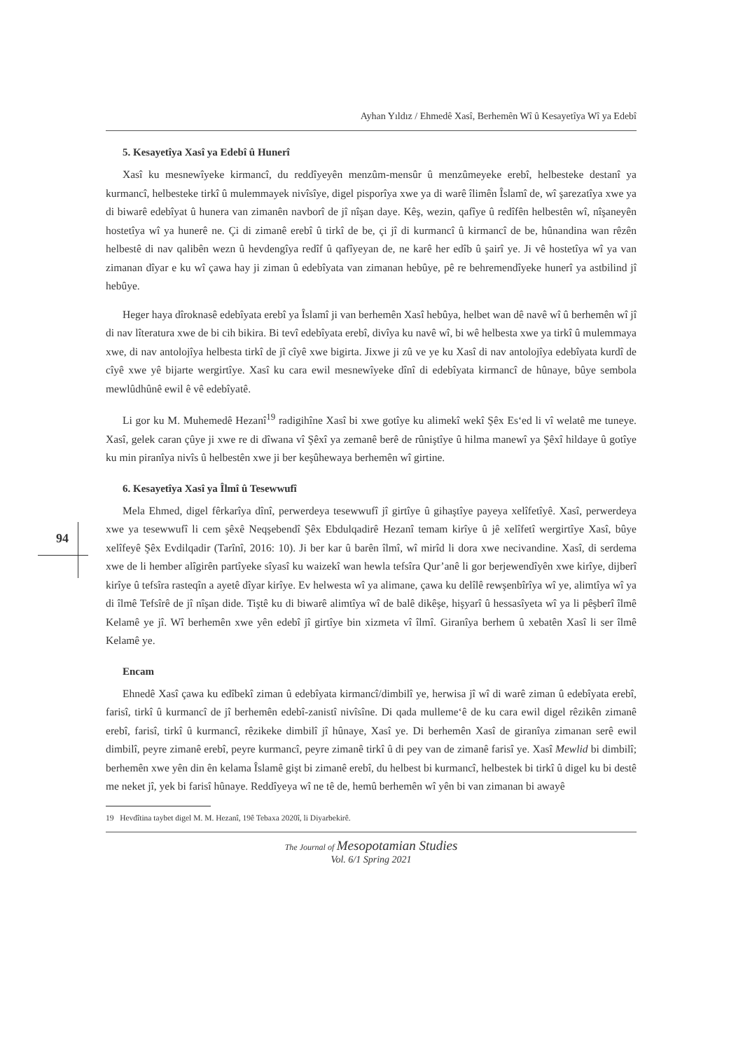94
Ayhan Yıldız / Ehmedê Xasî, Berhemên Wî û Kesayetîya Wî ya Edebî
5. Kesayetîya Xasî ya Edebî û Hunerî
Xasî ku mesnewîyeke kirmancî, du reddîyeyên menzûm-mensûr û menzûmeyeke erebî, helbesteke destanî ya kurmancî, helbesteke tirkî û mulemmayek nivîsîye, digel pisporîya xwe ya di warê îlimên Îslamî de, wî şarezatîya xwe ya di biwarê edebîyat û hunera van zimanên navborî de jî nîşan daye. Kêş, wezin, qafîye û redîfên helbestên wî, nîşaneyên hostetîya wî ya hunerê ne. Çi di zimanê erebî û tirkî de be, çi jî di kurmancî û kirmancî de be, hûnandina wan rêzên helbestê di nav qalibên wezn û hevdengîya redîf û qafîyeyan de, ne karê her edîb û şairî ye. Ji vê hostetîya wî ya van zimanan dîyar e ku wî çawa hay ji ziman û edebîyata van zimanan hebûye, pê re behremendîyeke hunerî ya astbilind jî hebûye.
Heger haya dîroknasê edebîyata erebî ya Îslamî ji van berhemên Xasî hebûya, helbet wan dê navê wî û berhemên wî jî di nav lîteratura xwe de bi cih bikira. Bi tevî edebîyata erebî, divîya ku navê wî, bi wê helbesta xwe ya tirkî û mulemmaya xwe, di nav antolojîya helbesta tirkî de jî cîyê xwe bigirta. Jixwe ji zû ve ye ku Xasî di nav antolojîya edebîyata kurdî de cîyê xwe yê bijarte wergirtîye. Xasî ku cara ewil mesnewîyeke dînî di edebîyata kirmancî de hûnaye, bûye sembola mewlûdhûnê ewil ê vê edebîyatê.
Li gor ku M. Muhemedê Hezanî<sup>19</sup> radigihîne Xasî bi xwe gotîye ku alimekî wekî Şêx Es‘ed li vî welatê me tuneye. Xasî, gelek caran çûye ji xwe re di dîwana vî Şêxî ya zemanê berê de rûniştîye û hilma manewî ya Şêxî hildaye û gotîye ku min piranîya nivîs û helbestên xwe ji ber keşûhewaya berhemên wî girtine.
6. Kesayetîya Xasî ya Îlmî û Tesewwufî
Mela Ehmed, digel fêrkarîya dînî, perwerdeya tesewwufî jî girtîye û gihaştîye payeya xelîfetîyê. Xasî, perwerdeya xwe ya tesewwufî li cem şêxê Neqşebendî Şêx Ebdulqadirê Hezanî temam kirîye û jê xelîfetî wergirtîye Xasî, bûye xelîfeyê Şêx Evdilqadir (Tarînî, 2016: 10). Ji ber kar û barên îlmî, wî mirîd li dora xwe necivandine. Xasî, di serdema xwe de li hember alîgirên partîyeke sîyasî ku waizekî wan hewla tefsîra Qur’anê li gor berjewendîyên xwe kirîye, dijberî kirîye û tefsîra rasteqîn a ayetê dîyar kirîye. Ev helwesta wî ya alimane, çawa ku delîlê rewşenbîrîya wî ye, alimtîya wî ya di îlmê Tefsîrê de jî nîşan dide. Tiştê ku di biwarê alimtîya wî de balê dikêşe, hişyarî û hessasîyeta wî ya li pêşberî îlmê Kelamê ye jî. Wî berhemên xwe yên edebî jî girtîye bin xizmeta vî îlmî. Giranîya berhem û xebatên Xasî li ser îlmê Kelamê ye.
Encam
Ehnedê Xasî çawa ku edîbekî ziman û edebîyata kirmancî/dimbilî ye, herwisa jî wî di warê ziman û edebîyata erebî, farisî, tirkî û kurmancî de jî berhemên edebî-zanistî nivîsîne. Di qada mulleme‘ê de ku cara ewil digel rêzikên zimanê erebî, farisî, tirkî û kurmancî, rêzikeke dimbilî jî hûnaye, Xasî ye. Di berhemên Xasî de giranîya zimanan serê ewil dimbilî, peyre zimanê erebî, peyre kurmancî, peyre zimanê tirkî û di pey van de zimanê farisî ye. Xasî Mewlid bi dimbilî; berhemên xwe yên din ên kelama Îslamê gişt bi zimanê erebî, du helbest bi kurmancî, helbestek bi tirkî û digel ku bi destê me neket jî, yek bi farisî hûnaye. Reddîyeya wî ne tê de, hemû berhemên wî yên bi van zimanan bi awayê
19 Hevdîtina taybet digel M. M. Hezanî, 19ê Tebaxa 2020î, li Diyarbekirê.
The Journal of Mesopotamian Studies
Vol. 6/1 Spring 2021